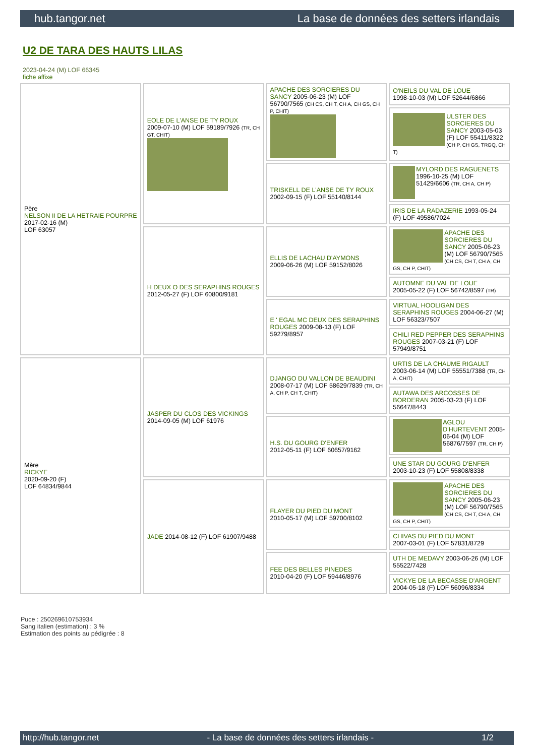hub.tangor.net La base de données des setters irlandais
U2 DE TARA DES HAUTS LILAS
2023-04-24 (M) LOF 66345
fiche affixe
| Père NELSON II DE LA HETRAIE POURPRE 2017-02-16 (M) LOF 63057 | EOLE DE L'ANSE DE TY ROUX 2009-07-10 (M) LOF 59189/7926 (TR, CH GT, CHIT) | APACHE DES SORCIERES DU SANCY 2005-06-23 (M) LOF 56790/7565 (CH CS, CH T, CH A, CH GS, CH P, CHIT) | O'NEILS DU VAL DE LOUE 1998-10-03 (M) LOF 52644/6866 |
| | | | ULSTER DES SORCIERES DU SANCY 2003-05-03 (F) LOF 55411/8322 (CH P, CH GS, TRGQ, CH T) |
| | | TRISKELL DE L'ANSE DE TY ROUX 2002-09-15 (F) LOF 55140/8144 | MYLORD DES RAGUENETS 1996-10-25 (M) LOF 51429/6606 (TR, CH A, CH P) |
| | | | IRIS DE LA RADAZERIE 1993-05-24 (F) LOF 49586/7024 |
| | H DEUX O DES SERAPHINS ROUGES 2012-05-27 (F) LOF 60800/9181 | ELLIS DE LACHAU D'AYMONS 2009-06-26 (M) LOF 59152/8026 | APACHE DES SORCIERES DU SANCY 2005-06-23 (M) LOF 56790/7565 (CH CS, CH T, CH A, CH GS, CH P, CHIT) |
| | | | AUTOMNE DU VAL DE LOUE 2005-05-22 (F) LOF 56742/8597 (TR) |
| | | E ' EGAL MC DEUX DES SERAPHINS ROUGES 2009-08-13 (F) LOF 59279/8957 | VIRTUAL HOOLIGAN DES SERAPHINS ROUGES 2004-06-27 (M) LOF 56323/7507 |
| | | | CHILI RED PEPPER DES SERAPHINS ROUGES 2007-03-21 (F) LOF 57949/8751 |
| Mère RICKYE 2020-09-20 (F) LOF 64834/9844 | JASPER DU CLOS DES VICKINGS 2014-09-05 (M) LOF 61976 | DJANGO DU VALLON DE BEAUDINI 2008-07-17 (M) LOF 58629/7839 (TR, CH A, CH P, CH T, CHIT) | URTIS DE LA CHAUME RIGAULT 2003-06-14 (M) LOF 55551/7388 (TR, CH A, CHIT) |
| | | | AUTAWA DES ARCOSSES DE BORDERAN 2005-03-23 (F) LOF 56647/8443 |
| | | H.S. DU GOURG D'ENFER 2012-05-11 (F) LOF 60657/9162 | AGLOU D'HURTEVENT 2005-06-04 (M) LOF 56876/7597 (TR, CH P) |
| | | | UNE STAR DU GOURG D'ENFER 2003-10-23 (F) LOF 55808/8338 |
| | JADE 2014-08-12 (F) LOF 61907/9488 | FLAYER DU PIED DU MONT 2010-05-17 (M) LOF 59700/8102 | APACHE DES SORCIERES DU SANCY 2005-06-23 (M) LOF 56790/7565 (CH CS, CH T, CH A, CH GS, CH P, CHIT) |
| | | | CHIVAS DU PIED DU MONT 2007-03-01 (F) LOF 57831/8729 |
| | | FEE DES BELLES PINEDES 2010-04-20 (F) LOF 59446/8976 | UTH DE MEDAVY 2003-06-26 (M) LOF 55522/7428 |
| | | | VICKYE DE LA BECASSE D'ARGENT 2004-05-18 (F) LOF 56096/8334 |
Puce : 250269610753934
Sang italien (estimation) : 3 %
Estimation des points au pédigrée : 8
http://hub.tangor.net - La base de données des setters irlandais - 1/2